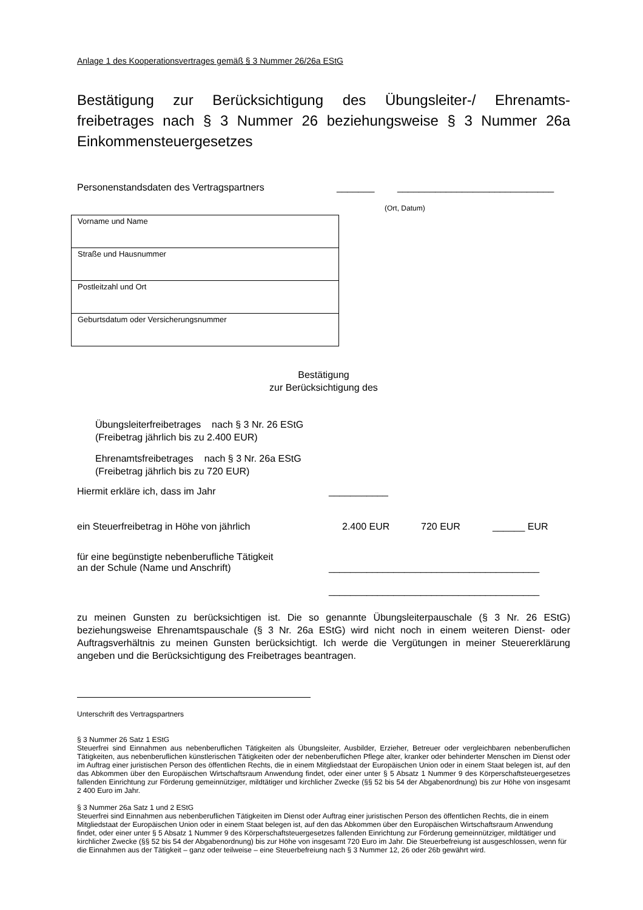Anlage 1 des Kooperationsvertrages gemäß § 3 Nummer 26/26a EStG
Bestätigung zur Berücksichtigung des Übungsleiter-/ Ehrenamts-freibetrages nach § 3 Nummer 26 beziehungsweise § 3 Nummer 26a Einkommensteuergesetzes
Personenstandsdaten des Vertragspartners _______ _____________________________
(Ort, Datum)
| Vorname und Name |
| Straße und Hausnummer |
| Postleitzahl und Ort |
| Geburtsdatum oder Versicherungsnummer |
Bestätigung
zur Berücksichtigung des
Übungsleiterfreibetrages nach § 3 Nr. 26 EStG
(Freibetrag jährlich bis zu 2.400 EUR)
Ehrenamtsfreibetrages nach § 3 Nr. 26a EStG
(Freibetrag jährlich bis zu 720 EUR)
Hiermit erkläre ich, dass im Jahr ___________
ein Steuerfreibetrag in Höhe von jährlich 2.400 EUR 720 EUR ______ EUR
für eine begünstigte nebenberufliche Tätigkeit
an der Schule (Name und Anschrift) _______________________________________
_______________________________________
zu meinen Gunsten zu berücksichtigen ist. Die so genannte Übungsleiterpauschale (§ 3 Nr. 26 EStG) beziehungsweise Ehrenamtspauschale (§ 3 Nr. 26a EStG) wird nicht noch in einem weiteren Dienst- oder Auftragsverhältnis zu meinen Gunsten berücksichtigt. Ich werde die Vergütungen in meiner Steuererklärung angeben und die Berücksichtigung des Freibetrages beantragen.
Unterschrift des Vertragspartners
§ 3 Nummer 26 Satz 1 EStG
Steuerfrei sind Einnahmen aus nebenberuflichen Tätigkeiten als Übungsleiter, Ausbilder, Erzieher, Betreuer oder vergleichbaren nebenberuflichen Tätigkeiten, aus nebenberuflichen künstlerischen Tätigkeiten oder der nebenberuflichen Pflege alter, kranker oder behinderter Menschen im Dienst oder im Auftrag einer juristischen Person des öffentlichen Rechts, die in einem Mitgliedstaat der Europäischen Union oder in einem Staat belegen ist, auf den das Abkommen über den Europäischen Wirtschaftsraum Anwendung findet, oder einer unter § 5 Absatz 1 Nummer 9 des Körperschaftsteuergesetzes fallenden Einrichtung zur Förderung gemeinnütziger, mildtätiger und kirchlicher Zwecke (§§ 52 bis 54 der Abgabenordnung) bis zur Höhe von insgesamt 2 400 Euro im Jahr.
§ 3 Nummer 26a Satz 1 und 2 EStG
Steuerfrei sind Einnahmen aus nebenberuflichen Tätigkeiten im Dienst oder Auftrag einer juristischen Person des öffentlichen Rechts, die in einem Mitgliedstaat der Europäischen Union oder in einem Staat belegen ist, auf den das Abkommen über den Europäischen Wirtschaftsraum Anwendung findet, oder einer unter § 5 Absatz 1 Nummer 9 des Körperschaftsteuergesetzes fallenden Einrichtung zur Förderung gemeinnütziger, mildtätiger und kirchlicher Zwecke (§§ 52 bis 54 der Abgabenordnung) bis zur Höhe von insgesamt 720 Euro im Jahr. Die Steuerbefreiung ist ausgeschlossen, wenn für die Einnahmen aus der Tätigkeit – ganz oder teilweise – eine Steuerbefreiung nach § 3 Nummer 12, 26 oder 26b gewährt wird.